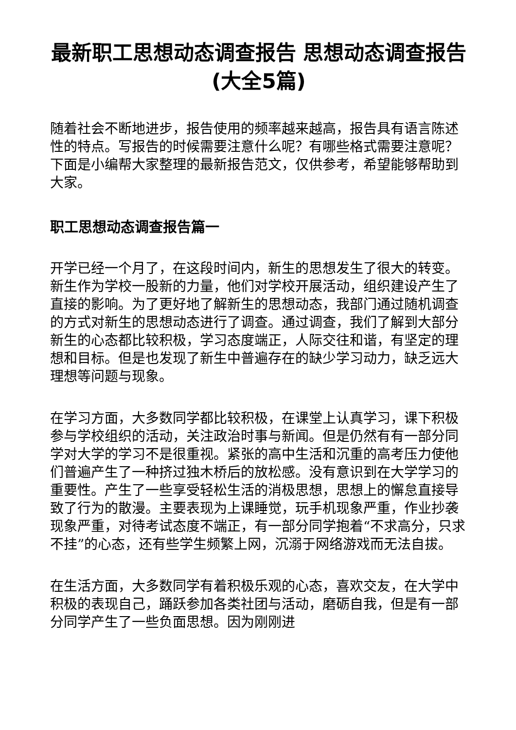最新职工思想动态调查报告 思想动态调查报告(大全5篇)
随着社会不断地进步，报告使用的频率越来越高，报告具有语言陈述性的特点。写报告的时候需要注意什么呢？有哪些格式需要注意呢？下面是小编帮大家整理的最新报告范文，仅供参考，希望能够帮助到大家。
职工思想动态调查报告篇一
开学已经一个月了，在这段时间内，新生的思想发生了很大的转变。新生作为学校一股新的力量，他们对学校开展活动，组织建设产生了直接的影响。为了更好地了解新生的思想动态，我部门通过随机调查的方式对新生的思想动态进行了调查。通过调查，我们了解到大部分新生的心态都比较积极，学习态度端正，人际交往和谐，有坚定的理想和目标。但是也发现了新生中普遍存在的缺少学习动力，缺乏远大理想等问题与现象。
在学习方面，大多数同学都比较积极，在课堂上认真学习，课下积极参与学校组织的活动，关注政治时事与新闻。但是仍然有有一部分同学对大学的学习不是很重视。紧张的高中生活和沉重的高考压力使他们普遍产生了一种挤过独木桥后的放松感。没有意识到在大学学习的重要性。产生了一些享受轻松生活的消极思想，思想上的懈怠直接导致了行为的散漫。主要表现为上课睡觉，玩手机现象严重，作业抄袭现象严重，对待考试态度不端正，有一部分同学抱着“不求高分，只求不挂”的心态，还有些学生频繁上网，沉溺于网络游戏而无法自拔。
在生活方面，大多数同学有着积极乐观的心态，喜欢交友，在大学中积极的表现自己，踊跃参加各类社团与活动，磨砺自我，但是有一部分同学产生了一些负面思想。因为刚刚进